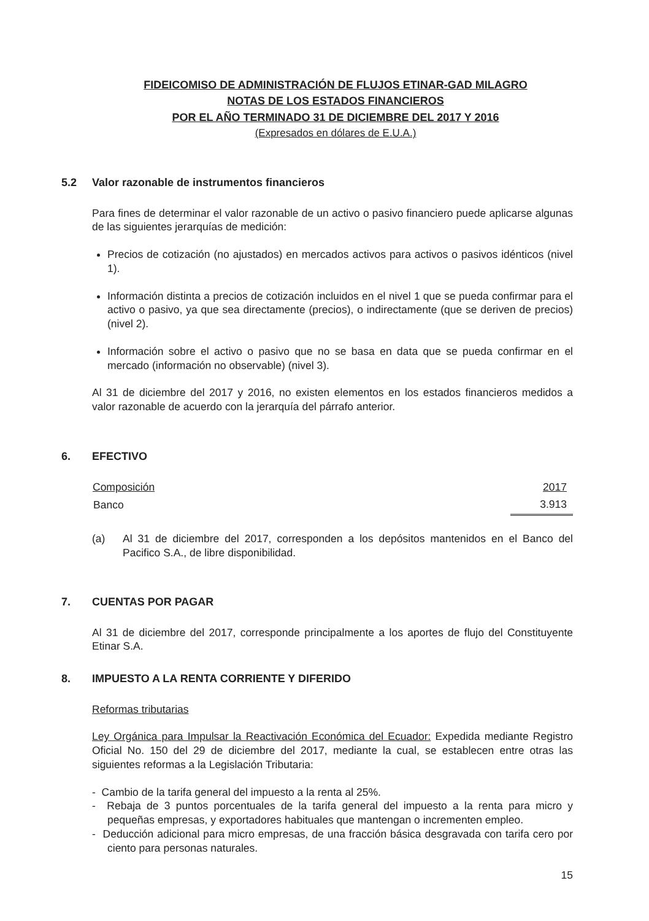FIDEICOMISO DE ADMINISTRACIÓN DE FLUJOS ETINAR-GAD MILAGRO
NOTAS DE LOS ESTADOS FINANCIEROS
POR EL AÑO TERMINADO 31 DE DICIEMBRE DEL 2017 Y 2016
(Expresados en dólares de E.U.A.)
5.2 Valor razonable de instrumentos financieros
Para fines de determinar el valor razonable de un activo o pasivo financiero puede aplicarse algunas de las siguientes jerarquías de medición:
Precios de cotización (no ajustados) en mercados activos para activos o pasivos idénticos (nivel 1).
Información distinta a precios de cotización incluidos en el nivel 1 que se pueda confirmar para el activo o pasivo, ya que sea directamente (precios), o indirectamente (que se deriven de precios) (nivel 2).
Información sobre el activo o pasivo que no se basa en data que se pueda confirmar en el mercado (información no observable) (nivel 3).
Al 31 de diciembre del 2017 y 2016, no existen elementos en los estados financieros medidos a valor razonable de acuerdo con la jerarquía del párrafo anterior.
6. EFECTIVO
| Composición | 2017 |
| --- | --- |
| Banco | 3.913 |
(a) Al 31 de diciembre del 2017, corresponden a los depósitos mantenidos en el Banco del Pacifico S.A., de libre disponibilidad.
7. CUENTAS POR PAGAR
Al 31 de diciembre del 2017, corresponde principalmente a los aportes de flujo del Constituyente Etinar S.A.
8. IMPUESTO A LA RENTA CORRIENTE Y DIFERIDO
Reformas tributarias
Ley Orgánica para Impulsar la Reactivación Económica del Ecuador: Expedida mediante Registro Oficial No. 150 del 29 de diciembre del 2017, mediante la cual, se establecen entre otras las siguientes reformas a la Legislación Tributaria:
- Cambio de la tarifa general del impuesto a la renta al 25%.
- Rebaja de 3 puntos porcentuales de la tarifa general del impuesto a la renta para micro y pequeñas empresas, y exportadores habituales que mantengan o incrementen empleo.
- Deducción adicional para micro empresas, de una fracción básica desgravada con tarifa cero por ciento para personas naturales.
15